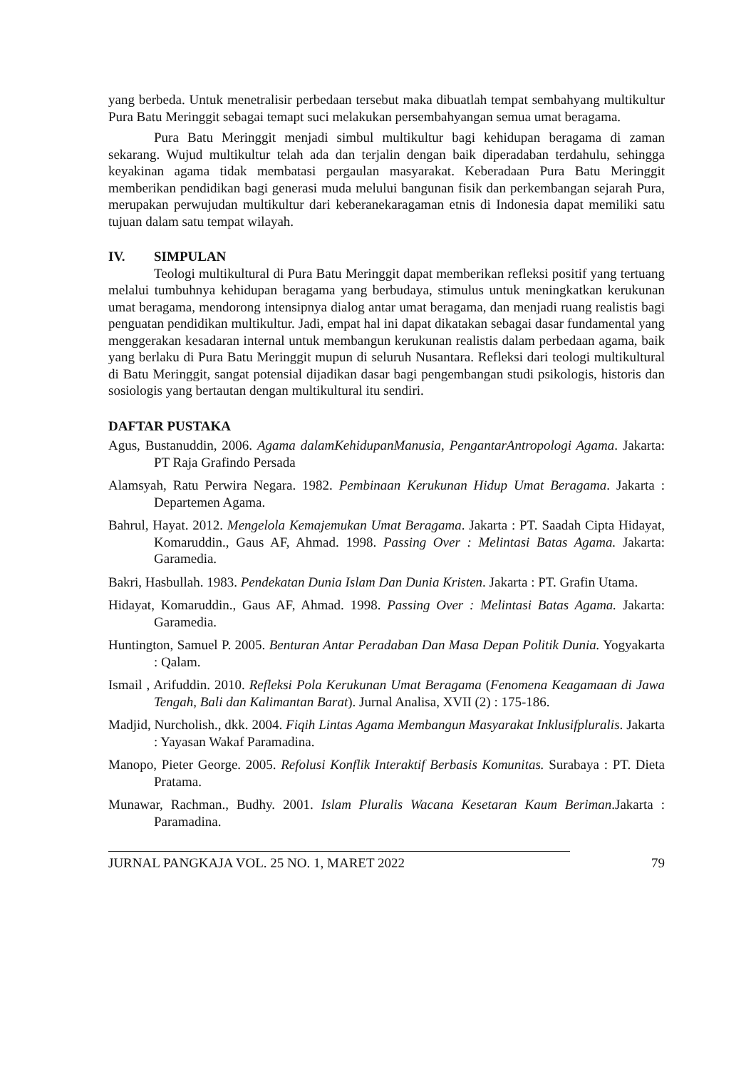yang berbeda. Untuk menetralisir perbedaan tersebut maka dibuatlah tempat sembahyang multikultur Pura Batu Meringgit sebagai temapt suci melakukan persembahyangan semua umat beragama.
Pura Batu Meringgit menjadi simbul multikultur bagi kehidupan beragama di zaman sekarang. Wujud multikultur telah ada dan terjalin dengan baik diperadaban terdahulu, sehingga keyakinan agama tidak membatasi pergaulan masyarakat. Keberadaan Pura Batu Meringgit memberikan pendidikan bagi generasi muda melului bangunan fisik dan perkembangan sejarah Pura, merupakan perwujudan multikultur dari keberanekaragaman etnis di Indonesia dapat memiliki satu tujuan dalam satu tempat wilayah.
IV. SIMPULAN
Teologi multikultural di Pura Batu Meringgit dapat memberikan refleksi positif yang tertuang melalui tumbuhnya kehidupan beragama yang berbudaya, stimulus untuk meningkatkan kerukunan umat beragama, mendorong intensipnya dialog antar umat beragama, dan menjadi ruang realistis bagi penguatan pendidikan multikultur. Jadi, empat hal ini dapat dikatakan sebagai dasar fundamental yang menggerakan kesadaran internal untuk membangun kerukunan realistis dalam perbedaan agama, baik yang berlaku di Pura Batu Meringgit mupun di seluruh Nusantara. Refleksi dari teologi multikultural di Batu Meringgit, sangat potensial dijadikan dasar bagi pengembangan studi psikologis, historis dan sosiologis yang bertautan dengan multikultural itu sendiri.
DAFTAR PUSTAKA
Agus, Bustanuddin, 2006. Agama dalamKehidupanManusia, PengantarAntropologi Agama. Jakarta: PT Raja Grafindo Persada
Alamsyah, Ratu Perwira Negara. 1982. Pembinaan Kerukunan Hidup Umat Beragama. Jakarta : Departemen Agama.
Bahrul, Hayat. 2012. Mengelola Kemajemukan Umat Beragama. Jakarta : PT. Saadah Cipta Hidayat, Komaruddin., Gaus AF, Ahmad. 1998. Passing Over : Melintasi Batas Agama. Jakarta: Garamedia.
Bakri, Hasbullah. 1983. Pendekatan Dunia Islam Dan Dunia Kristen. Jakarta : PT. Grafin Utama.
Hidayat, Komaruddin., Gaus AF, Ahmad. 1998. Passing Over : Melintasi Batas Agama. Jakarta: Garamedia.
Huntington, Samuel P. 2005. Benturan Antar Peradaban Dan Masa Depan Politik Dunia. Yogyakarta : Qalam.
Ismail , Arifuddin. 2010. Refleksi Pola Kerukunan Umat Beragama (Fenomena Keagamaan di Jawa Tengah, Bali dan Kalimantan Barat). Jurnal Analisa, XVII (2) : 175-186.
Madjid, Nurcholish., dkk. 2004. Fiqih Lintas Agama Membangun Masyarakat Inklusifpluralis. Jakarta : Yayasan Wakaf Paramadina.
Manopo, Pieter George. 2005. Refolusi Konflik Interaktif Berbasis Komunitas. Surabaya : PT. Dieta Pratama.
Munawar, Rachman., Budhy. 2001. Islam Pluralis Wacana Kesetaran Kaum Beriman.Jakarta : Paramadina.
JURNAL PANGKAJA VOL. 25 NO. 1, MARET 2022 79